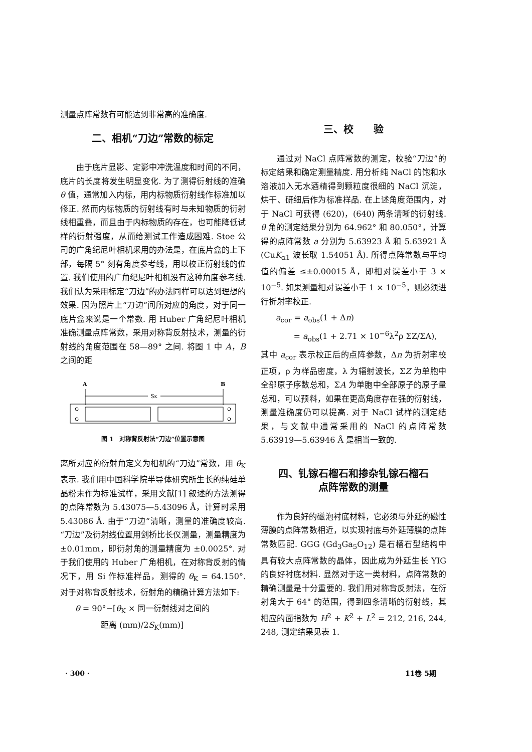测量点阵常数有可能达到非常高的准确度.
二、相机“刀边”常数的标定
由于底片显影、定影中冲洗温度和时间的不同，底片的长度将发生明显变化. 为了测得衍射线的准确 θ 值，通常加入内标，用内标物质衍射线作标准加以修正. 然而内标物质的衍射线有时与未知物质的衍射线相重叠，而且由于内标物质的存在，也可能降低试样的衍射强度，从而给测试工作造成困难. Stoe 公司的广角纪尼叶相机采用的办法是，在底片盒的上下部，每隔 5° 刻有角度参考线，用以校正衍射线的位置. 我们使用的广角纪尼叶相机没有这种角度参考线. 我们认为采用标定“刀边”的办法同样可以达到理想的效果. 因为照片上“刀边”间所对应的角度，对于同一底片盒来说是一个常数. 用 Huber 广角纪尼叶相机准确测量点阵常数，采用对称背反射技术，测量的衍射线的角度范围在 58—89° 之间. 将图 1 中 A，B 之间的距
A
B
SK
图 1　对称背反射法“刀边”位置示意图
离所对应的衍射角定义为相机的“刀边”常数，用 θ<sub>K</sub> 表示. 我们用中国科学院半导体研究所生长的纯硅单晶粉末作为标准试样，采用文献[1] 叙述的方法测得的点阵常数为 5.43075—5.43096 Å，计算时采用 5.43086 Å. 由于“刀边”清晰，测量的准确度较高. “刀边”及衍射线位置用剑桥比长仪测量，测量精度为 ±0.01mm，即衍射角的测量精度为 ±0.0025°. 对于我们使用的 Huber 广角相机，在对称背反射的情况下，用 Si 作标准样品，测得的 θ<sub>K</sub> = 64.150°. 对于对称背反射技术，衍射角的精确计算方法如下:
θ = 90°−[θ<sub>K</sub> × 同一衍射线对之间的
距离 (mm)/2S<sub>K</sub>(mm)]
三、校　　验
通过对 NaCl 点阵常数的测定，校验“刀边”的标定结果和确定测量精度. 用分析纯 NaCl 的饱和水溶液加入无水酒精得到颗粒度很细的 NaCl 沉淀，烘干、研细后作为标准样品. 在上述角度范围内，对于 NaCl 可获得 (620)，(640) 两条清晰的衍射线. θ 角的测定结果分别为 64.962° 和 80.050°，计算得的点阵常数 a 分别为 5.63923 Å 和 5.63921 Å (CuK<sub>α1</sub> 波长取 1.54051 Å). 所得点阵常数与平均值的偏差 ≤±0.00015 Å，即相对误差小于 3 × 10<sup>−5</sup>. 如果测量相对误差小于 1 × 10<sup>−5</sup>，则必须进行折射率校正.
a<sub>cor</sub> = a<sub>obs</sub>(1 + Δn)
= a<sub>obs</sub>(1 + 2.71 × 10<sup>−6</sup>λ<sup>2</sup>ρ ΣZ/ΣA),
其中 a<sub>cor</sub> 表示校正后的点阵参数，Δn 为折射率校正项，ρ 为样品密度，λ 为辐射波长，ΣZ 为单胞中全部原子序数总和，ΣA 为单胞中全部原子的原子量总和，可以预料，如果在更高角度存在强的衍射线，测量准确度仍可以提高. 对于 NaCl 试样的测定结果，与文献中通常采用的 NaCl 的点阵常数 5.63919—5.63946 Å 是相当一致的.
四、钆镓石榴石和掺杂钆镓石榴石
点阵常数的测量
作为良好的磁泡衬底材料，它必须与外延的磁性薄膜的点阵常数相近，以实现衬底与外延薄膜的点阵常数匹配. GGG (Gd<sub>3</sub>Ga<sub>5</sub>O<sub>12</sub>) 是石榴石型结构中具有较大点阵常数的晶体，因此成为外延生长 YIG 的良好衬底材料. 显然对于这一类材料，点阵常数的精确测量是十分重要的. 我们用对称背反射法，在衍射角大于 64° 的范围，得到四条清晰的衍射线，其相应的面指数为 H<sup>2</sup> + K<sup>2</sup> + L<sup>2</sup> = 212, 216, 244, 248, 测定结果见表 1.
· 300 · 11卷 5期